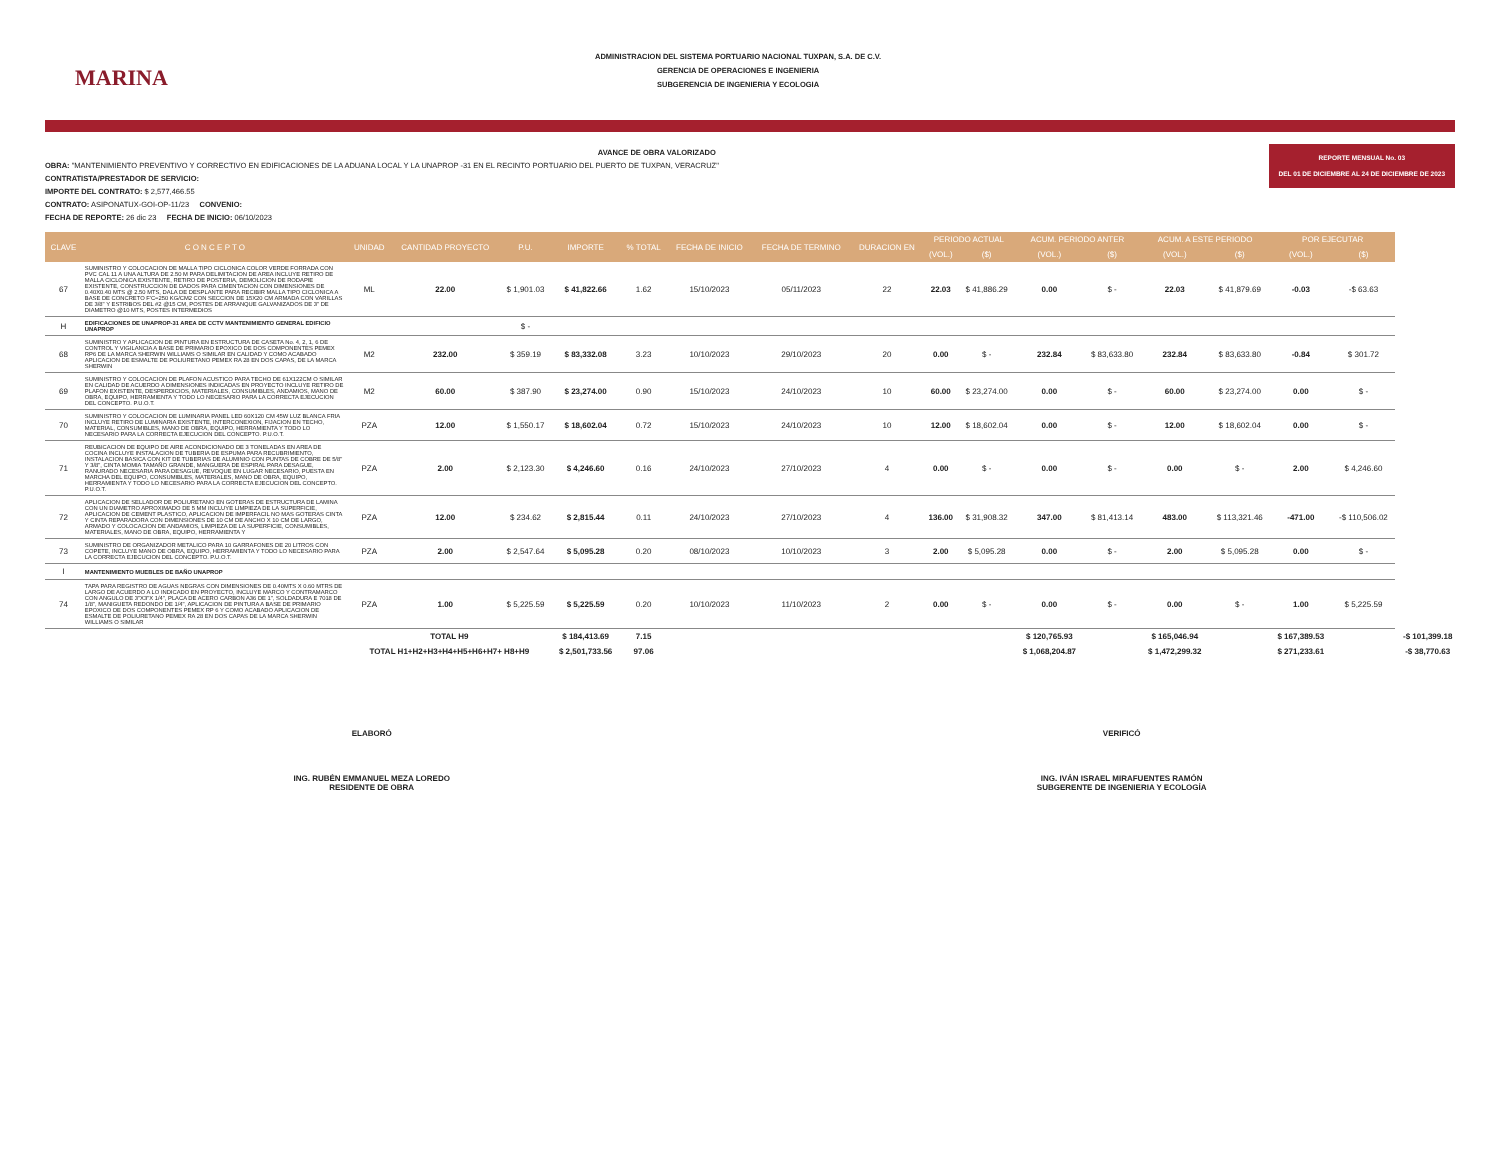MARINA
ADMINISTRACION DEL SISTEMA PORTUARIO NACIONAL TUXPAN, S.A. DE C.V.
GERENCIA DE OPERACIONES E INGENIERIA
SUBGERENCIA DE INGENIERIA Y ECOLOGIA
REPORTE MENSUAL No. 03
DEL 01 DE DICIEMBRE AL 24 DE DICIEMBRE DE 2023
AVANCE DE OBRA VALORIZADO
OBRA: "MANTENIMIENTO PREVENTIVO Y CORRECTIVO EN EDIFICACIONES DE LA ADUANA LOCAL Y LA UNAPROP -31 EN EL RECINTO PORTUARIO DEL PUERTO DE TUXPAN, VERACRUZ"
CONTRATISTA/PRESTADOR DE SERVICIO:
IMPORTE DEL CONTRATO: $ 2,577,466.55
CONTRATO: ASIPONATUX-GOI-OP-11/23 CONVENIO:
FECHA DE REPORTE: 26 dic 23 FECHA DE INICIO: 06/10/2023
| CLAVE | C O N C E P T O | UNIDAD | CANTIDAD PROYECTO | P.U. | IMPORTE | % TOTAL | FECHA DE INICIO | FECHA DE TERMINO | DURACION EN | PERIODO ACTUAL | | ACUM. PERIODO ANTER | | ACUM. A ESTE PERIODO | | POR EJECUTAR | | |
| --- | --- | --- | --- | --- | --- | --- | --- | --- | --- | --- | --- | --- | --- | --- | --- | --- | --- | --- |
| | | | | | | | | | | (VOL.) | ($) | (VOL.) | ($) | (VOL.) | ($) | (VOL.) | ($) | |
| 67 | SUMINISTRO Y COLOCACION DE MALLA TIPO CICLONICA COLOR VERDE FORRADA CON PVC CAL 11 A UNA ALTURA DE 2.50 M PARA DELIMITACION DE AREA INCLUYE RETIRO DE MALLA CICLONICA EXISTENTE, RETIRO DE POSTERIA, DEMOLICION DE RODAPIE EXISTENTE, CONSTRUCCION DE DADOS PARA CIMENTACION CON DIMENSIONES DE 0.40X0.40 MTS @ 2.50 MTS, DALA DE DESPLANTE PARA RECIBIR MALLA TIPO CICLONICA A BASE DE CONCRETO F'C=250 KG/CM2 CON SECCION DE 15X20 CM ARMADA CON VARILLAS DE 3/8" Y ESTRIBOS DEL #2 @15 CM, POSTES DE ARRANQUE GALVANIZADOS DE 3" DE DIAMETRO @10 MTS, POSTES INTERMEDIOS | ML | 22.00 | $ 1,901.03 | $ 41,822.66 | 1.62 | 15/10/2023 | 05/11/2023 | 22 | 22.03 | $ 41,886.29 | 0.00 | $ - | 22.03 | $ 41,879.69 | -0.03 | -$ 63.63 | |
| H | EDIFICACIONES DE UNAPROP-31 AREA DE CCTV MANTENIMIENTO GENERAL EDIFICIO UNAPROP | | | $ - | | | | | | | | | | | | | | |
| 68 | SUMINISTRO Y APLICACION DE PINTURA EN ESTRUCTURA DE CASETA No. 4, 2, 1, 6 DE CONTROL Y VIGILANCIA A BASE DE PRIMARIO EPOXICO DE DOS COMPONENTES PEMEX RP6 DE LA MARCA SHERWIN WILLIAMS O SIMILAR EN CALIDAD Y COMO ACABADO APLICACION DE ESMALTE DE POLIURETANO PEMEX RA 28 EN DOS CAPAS, DE LA MARCA SHERWIN | M2 | 232.00 | $ 359.19 | $ 83,332.08 | 3.23 | 10/10/2023 | 29/10/2023 | 20 | 0.00 | $ - | 232.84 | $ 83,633.80 | 232.84 | $ 83,633.80 | -0.84 | $ 301.72 | |
| 69 | SUMINISTRO Y COLOCACION DE PLAFON ACUSTICO PARA TECHO DE 61X122CM O SIMILAR EN CALIDAD DE ACUERDO A DIMENSIONES INDICADAS EN PROYECTO INCLUYE RETIRO DE PLAFON EXISTENTE, DESPERDICIOS, MATERIALES, CONSUMIBLES, ANDAMIOS, MANO DE OBRA, EQUIPO, HERRAMIENTA Y TODO LO NECESARIO PARA LA CORRECTA EJECUCION DEL CONCEPTO. P.U.O.T. | M2 | 60.00 | $ 387.90 | $ 23,274.00 | 0.90 | 15/10/2023 | 24/10/2023 | 10 | 60.00 | $ 23,274.00 | 0.00 | $ - | 60.00 | $ 23,274.00 | 0.00 | $ - | |
| 70 | SUMINISTRO Y COLOCACION DE LUMINARIA PANEL LED 60X120 CM 45W LUZ BLANCA FRIA INCLUYE RETIRO DE LUMINARIA EXISTENTE, INTERCONEXION, FIJACION EN TECHO, MATERIAL, CONSUMIBLES, MANO DE OBRA, EQUIPO, HERRAMIENTA Y TODO LO NECESARIO PARA LA CORRECTA EJECUCION DEL CONCEPTO. P.U.O.T. | PZA | 12.00 | $ 1,550.17 | $ 18,602.04 | 0.72 | 15/10/2023 | 24/10/2023 | 10 | 12.00 | $ 18,602.04 | 0.00 | $ - | 12.00 | $ 18,602.04 | 0.00 | $ - | |
| 71 | REUBICACION DE EQUIPO DE AIRE ACONDICIONADO DE 3 TONELADAS EN AREA DE COCINA INCLUYE INSTALACION DE TUBERIA DE ESPUMA PARA RECUBRIMIENTO, INSTALACION BASICA CON KIT DE TUBERIAS DE ALUMINIO CON PUNTAS DE COBRE DE 5/8" Y 3/8", CINTA MOMIA TAMAÑO GRANDE, MANGUERA DE ESPIRAL PARA DESAGUE, RANURADO NECESARIA PARA DESAGUE, REVOQUE EN LUGAR NECESARIO, PUESTA EN MARCHA DEL EQUIPO, CONSUMIBLES, MATERIALES, MANO DE OBRA, EQUIPO, HERRAMIENTA Y TODO LO NECESARIO PARA LA CORRECTA EJECUCION DEL CONCEPTO. P.U.O.T. | PZA | 2.00 | $ 2,123.30 | $ 4,246.60 | 0.16 | 24/10/2023 | 27/10/2023 | 4 | 0.00 | $ - | 0.00 | $ - | 0.00 | $ - | 2.00 | $ 4,246.60 | |
| 72 | APLICACION DE SELLADOR DE POLIURETANO EN GOTERAS DE ESTRUCTURA DE LAMINA CON UN DIAMETRO APROXIMADO DE 5 MM INCLUYE LIMPIEZA DE LA SUPERFICIE, APLICACION DE CEMENT PLASTICO, APLICACION DE IMPERFACIL NO MAS GOTERAS CINTA Y CINTA REPARADORA CON DIMENSIONES DE 10 CM DE ANCHO X 10 CM DE LARGO, ARMADO Y COLOCACION DE ANDAMIOS, LIMPIEZA DE LA SUPERFICIE, CONSUMIBLES, MATERIALES, MANO DE OBRA, EQUIPO, HERRAMIENTA Y | PZA | 12.00 | $ 234.62 | $ 2,815.44 | 0.11 | 24/10/2023 | 27/10/2023 | 4 | 136.00 | $ 31,908.32 | 347.00 | $ 81,413.14 | 483.00 | $ 113,321.46 | -471.00 | -$ 110,506.02 | |
| 73 | SUMINISTRO DE ORGANIZADOR METALICO PARA 10 GARRAFONES DE 20 LITROS CON COPETE, INCLUYE MANO DE OBRA, EQUIPO, HERRAMIENTA Y TODO LO NECESARIO PARA LA CORRECTA EJECUCION DEL CONCEPTO. P.U.O.T. | PZA | 2.00 | $ 2,547.64 | $ 5,095.28 | 0.20 | 08/10/2023 | 10/10/2023 | 3 | 2.00 | $ 5,095.28 | 0.00 | $ - | 2.00 | $ 5,095.28 | 0.00 | $ - | |
| I | MANTENIMIENTO MUEBLES DE BAÑO UNAPROP | | | | | | | | | | | | | | | | | |
| 74 | TAPA PARA REGISTRO DE AGUAS NEGRAS CON DIMENSIONES DE 0.40MTS X 0.60 MTRS DE LARGO DE ACUERDO A LO INDICADO EN PROYECTO, INCLUYE MARCO Y CONTRAMARCO CON ANGULO DE 3"X3"X 1/4", PLACA DE ACERO CARBON A36 DE 1", SOLDADURA E 7018 DE 1/8", MANIGUETA REDONDO DE 1/4", APLICACION DE PINTURA A BASE DE PRIMARIO EPOXICO DE DOS COMPONENTES PEMEX RP 6 Y COMO ACABADO APLICACION DE ESMALTE DE POLIURETANO PEMEX RA 28 EN DOS CAPAS DE LA MARCA SHERWIN WILLIAMS O SIMILAR | PZA | 1.00 | $ 5,225.59 | $ 5,225.59 | 0.20 | 10/10/2023 | 11/10/2023 | 2 | 0.00 | $ - | 0.00 | $ - | 0.00 | $ - | 1.00 | $ 5,225.59 | |
| | | TOTAL H9 | | | $ 184,413.69 | 7.15 | | | | | | $ 120,765.93 | | $ 165,046.94 | | $ 167,389.53 | | -$ 101,399.18 |
| | | TOTAL H1+H2+H3+H4+H5+H6+H7+ H8+H9 | | | $ 2,501,733.56 | 97.06 | | | | | | $ 1,068,204.87 | | $ 1,472,299.32 | | $ 271,233.61 | | -$ 38,770.63 |
ELABORÓ
ING. RUBÉN EMMANUEL MEZA LOREDO
RESIDENTE DE OBRA
VERIFICÓ
ING. IVÁN ISRAEL MIRAFUENTES RAMÓN
SUBGERENTE DE INGENIERIA Y ECOLOGÍA